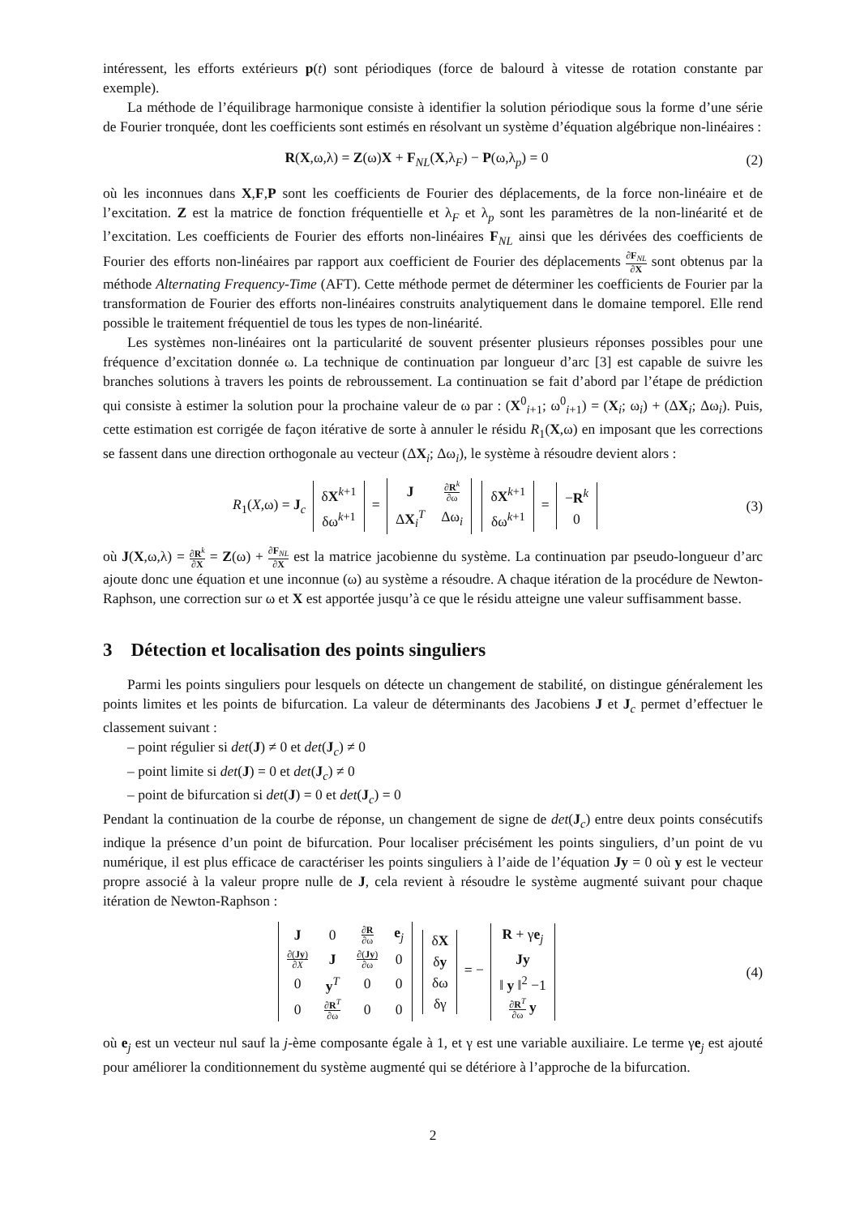intéressent, les efforts extérieurs p(t) sont périodiques (force de balourd à vitesse de rotation constante par exemple).
La méthode de l’équilibrage harmonique consiste à identifier la solution périodique sous la forme d’une série de Fourier tronquée, dont les coefficients sont estimés en résolvant un système d’équation algébrique non-linéaires :
R(X,ω,λ) = Z(ω)X + F<sub>NL</sub>(X,λ<sub>F</sub>) − P(ω,λ<sub>p</sub>) = 0
(2)
où les inconnues dans X,F,P sont les coefficients de Fourier des déplacements, de la force non-linéaire et de l’excitation. Z est la matrice de fonction fréquentielle et λ<sub>F</sub> et λ<sub>p</sub> sont les paramètres de la non-linéarité et de l’excitation. Les coefficients de Fourier des efforts non-linéaires F<sub>NL</sub> ainsi que les dérivées des coefficients de Fourier des efforts non-linéaires par rapport aux coefficient de Fourier des déplacements ∂F<sub>NL</sub> ∂X sont obtenus par la méthode Alternating Frequency-Time (AFT). Cette méthode permet de déterminer les coefficients de Fourier par la transformation de Fourier des efforts non-linéaires construits analytiquement dans le domaine temporel. Elle rend possible le traitement fréquentiel de tous les types de non-linéarité.
Les systèmes non-linéaires ont la particularité de souvent présenter plusieurs réponses possibles pour une fréquence d’excitation donnée ω. La technique de continuation par longueur d’arc [3] est capable de suivre les branches solutions à travers les points de rebroussement. La continuation se fait d’abord par l’étape de prédiction qui consiste à estimer la solution pour la prochaine valeur de ω par : (X<sup>0</sup><sub>i+1</sub>; ω<sup>0</sup><sub>i+1</sub>) = (X<sub>i</sub>; ω<sub>i</sub>) + (ΔX<sub>i</sub>; Δω<sub>i</sub>). Puis, cette estimation est corrigée de façon itérative de sorte à annuler le résidu R<sub>1</sub>(X,ω) en imposant que les corrections se fassent dans une direction orthogonale au vecteur (ΔX<sub>i</sub>; Δω<sub>i</sub>), le système à résoudre devient alors :
R<sub>1</sub>(X,ω) = J<sub>c</sub>
| δ X<sup>k+1</sup> |
| δω<sup>k+1</sup> |
=
| J | ∂ R<sup>k</sup> ∂ω |
| Δ X<sub>i</sub><sup>T</sup> | Δω<sub>i</sub> |
| δ X<sup>k+1</sup> |
| δω<sup>k+1</sup> |
=
| − R<sup>k</sup> |
| 0 |
(3)
où J(X,ω,λ) = ∂R<sup>k</sup> ∂X = Z(ω) + ∂F<sub>NL</sub> ∂X est la matrice jacobienne du système. La continuation par pseudo-longueur d’arc ajoute donc une équation et une inconnue (ω) au système a résoudre. A chaque itération de la procédure de Newton-Raphson, une correction sur ω et X est apportée jusqu’à ce que le résidu atteigne une valeur suffisamment basse.
3 Détection et localisation des points singuliers
Parmi les points singuliers pour lesquels on détecte un changement de stabilité, on distingue généralement les points limites et les points de bifurcation. La valeur de déterminants des Jacobiens J et J<sub>c</sub> permet d’effectuer le classement suivant :
– point régulier si det(J) ≠ 0 et det(J<sub>c</sub>) ≠ 0
– point limite si det(J) = 0 et det(J<sub>c</sub>) ≠ 0
– point de bifurcation si det(J) = 0 et det(J<sub>c</sub>) = 0
Pendant la continuation de la courbe de réponse, un changement de signe de det(J<sub>c</sub>) entre deux points consécutifs indique la présence d’un point de bifurcation. Pour localiser précisément les points singuliers, d’un point de vu numérique, il est plus efficace de caractériser les points singuliers à l’aide de l’équation Jy = 0 où y est le vecteur propre associé à la valeur propre nulle de J, cela revient à résoudre le système augmenté suivant pour chaque itération de Newton-Raphson :
| J | 0 | ∂ R ∂ω | e<sub>j</sub> |
| ∂( Jy ) ∂ X | J | ∂( Jy ) ∂ω | 0 |
| 0 | y<sup>T</sup> | 0 | 0 |
| 0 | ∂ R<sup>T</sup> ∂ω | 0 | 0 |
| δ X |
| δ y |
| δω |
| δγ |
= −
| R + γ e<sub>j</sub> |
| Jy |
| ‖ y ‖<sup>2</sup> −1 |
| ∂ R<sup>T</sup> ∂ω y |
(4)
où e<sub>j</sub> est un vecteur nul sauf la j-ème composante égale à 1, et γ est une variable auxiliaire. Le terme γe<sub>j</sub> est ajouté pour améliorer la conditionnement du système augmenté qui se détériore à l’approche de la bifurcation.
2